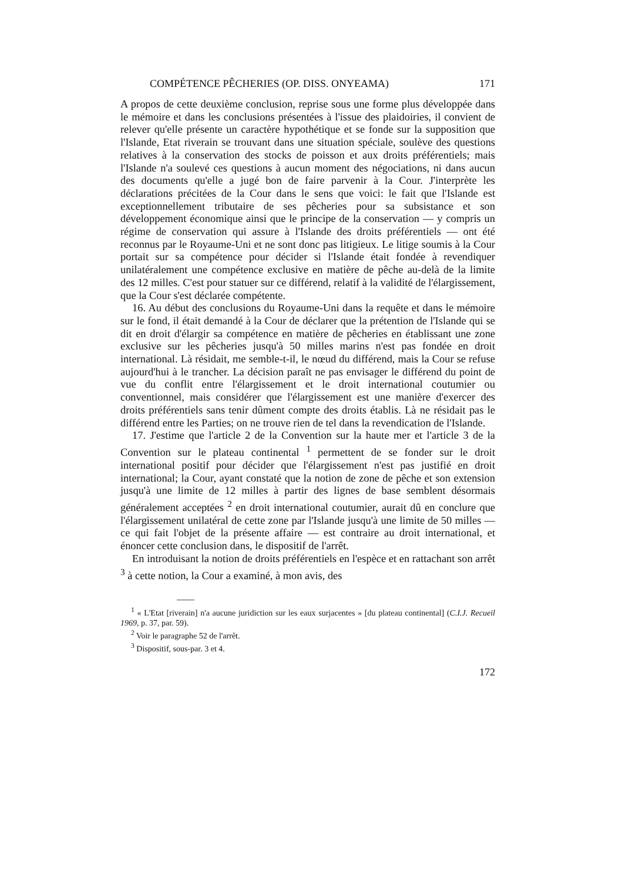COMPÉTENCE PÊCHERIES (OP. DISS. ONYEAMA) 171
A propos de cette deuxième conclusion, reprise sous une forme plus développée dans le mémoire et dans les conclusions présentées à l'issue des plaidoiries, il convient de relever qu'elle présente un caractère hypothétique et se fonde sur la supposition que l'Islande, Etat riverain se trouvant dans une situation spéciale, soulève des questions relatives à la conservation des stocks de poisson et aux droits préférentiels; mais l'Islande n'a soulevé ces questions à aucun moment des négociations, ni dans aucun des documents qu'elle a jugé bon de faire parvenir à la Cour. J'interprète les déclarations précitées de la Cour dans le sens que voici: le fait que l'Islande est exceptionnellement tributaire de ses pêcheries pour sa subsistance et son développement économique ainsi que le principe de la conservation — y compris un régime de conservation qui assure à l'Islande des droits préférentiels — ont été reconnus par le Royaume-Uni et ne sont donc pas litigieux. Le litige soumis à la Cour portait sur sa compétence pour décider si l'Islande était fondée à revendiquer unilatéralement une compétence exclusive en matière de pêche au-delà de la limite des 12 milles. C'est pour statuer sur ce différend, relatif à la validité de l'élargissement, que la Cour s'est déclarée compétente.
16. Au début des conclusions du Royaume-Uni dans la requête et dans le mémoire sur le fond, il était demandé à la Cour de déclarer que la prétention de l'Islande qui se dit en droit d'élargir sa compétence en matière de pêcheries en établissant une zone exclusive sur les pêcheries jusqu'à 50 milles marins n'est pas fondée en droit international. Là résidait, me semble-t-il, le nœud du différend, mais la Cour se refuse aujourd'hui à le trancher. La décision paraît ne pas envisager le différend du point de vue du conflit entre l'élargissement et le droit international coutumier ou conventionnel, mais considérer que l'élargissement est une manière d'exercer des droits préférentiels sans tenir dûment compte des droits établis. Là ne résidait pas le différend entre les Parties; on ne trouve rien de tel dans la revendication de l'Islande.
17. J'estime que l'article 2 de la Convention sur la haute mer et l'article 3 de la Convention sur le plateau continental <sup>1</sup> permettent de se fonder sur le droit international positif pour décider que l'élargissement n'est pas justifié en droit international; la Cour, ayant constaté que la notion de zone de pêche et son extension jusqu'à une limite de 12 milles à partir des lignes de base semblent désormais généralement acceptées <sup>2</sup> en droit international coutumier, aurait dû en conclure que l'élargissement unilatéral de cette zone par l'Islande jusqu'à une limite de 50 milles — ce qui fait l'objet de la présente affaire — est contraire au droit international, et énoncer cette conclusion dans, le dispositif de l'arrêt.
En introduisant la notion de droits préférentiels en l'espèce et en rattachant son arrêt <sup>3</sup> à cette notion, la Cour a examiné, à mon avis, des
<sup>1</sup> « L'Etat [riverain] n'a aucune juridiction sur les eaux surjacentes » [du plateau continental] (C.I.J. Recueil 1969, p. 37, par. 59).
<sup>2</sup> Voir le paragraphe 52 de l'arrêt.
<sup>3</sup> Dispositif, sous-par. 3 et 4.
172